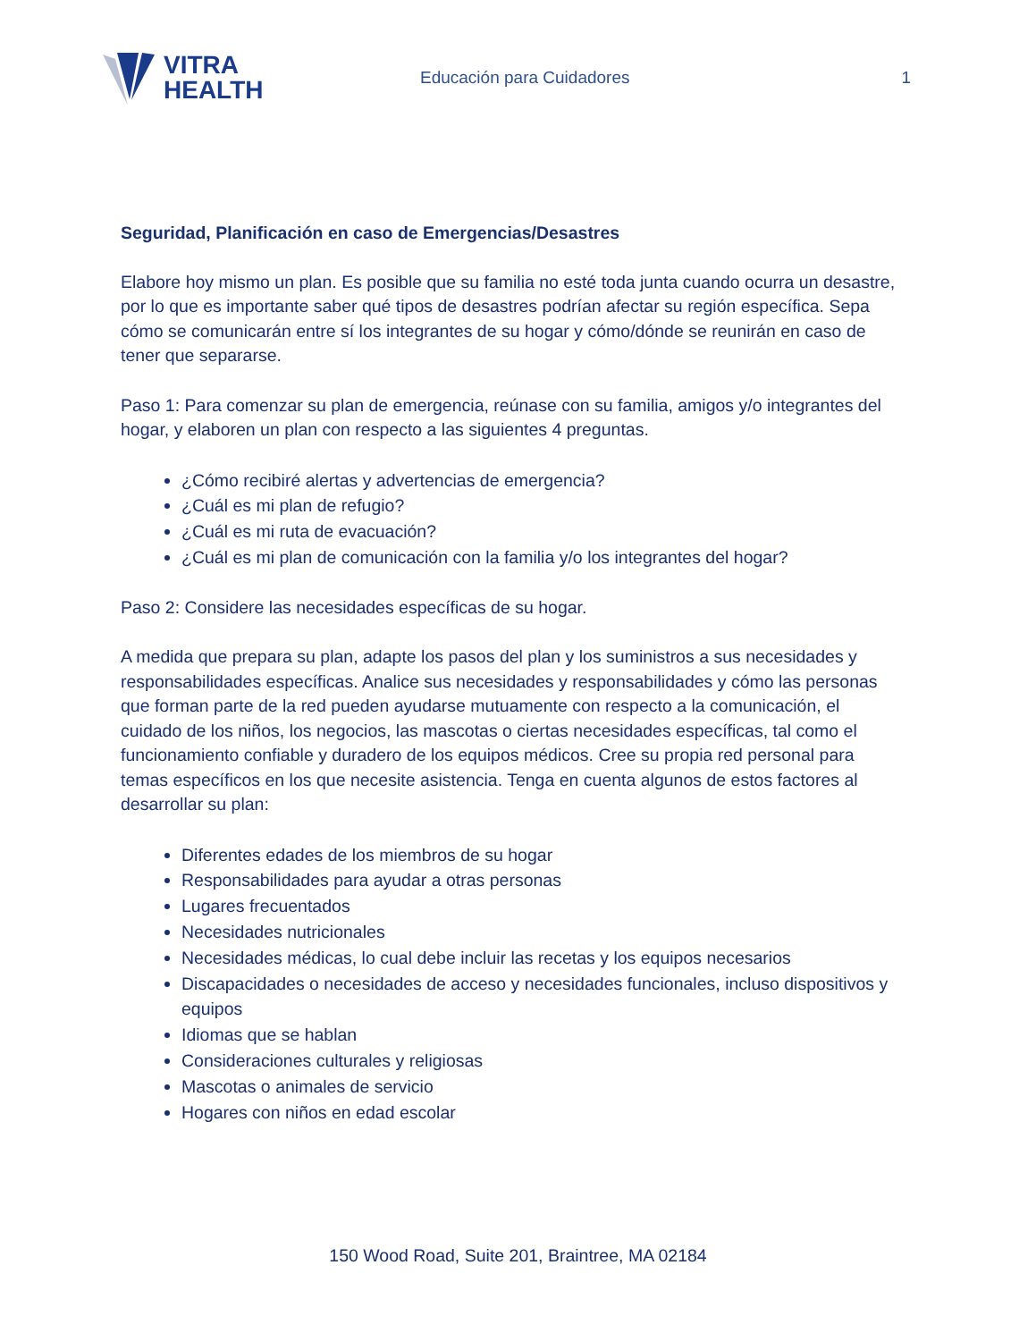VITRA
HEALTH
Educación para Cuidadores 1
Seguridad, Planificación en caso de Emergencias/Desastres
Elabore hoy mismo un plan. Es posible que su familia no esté toda junta cuando ocurra un desastre, por lo que es importante saber qué tipos de desastres podrían afectar su región específica. Sepa cómo se comunicarán entre sí los integrantes de su hogar y cómo/dónde se reunirán en caso de tener que separarse.
Paso 1: Para comenzar su plan de emergencia, reúnase con su familia, amigos y/o integrantes del hogar, y elaboren un plan con respecto a las siguientes 4 preguntas.
¿Cómo recibiré alertas y advertencias de emergencia?
¿Cuál es mi plan de refugio?
¿Cuál es mi ruta de evacuación?
¿Cuál es mi plan de comunicación con la familia y/o los integrantes del hogar?
Paso 2: Considere las necesidades específicas de su hogar.
A medida que prepara su plan, adapte los pasos del plan y los suministros a sus necesidades y responsabilidades específicas. Analice sus necesidades y responsabilidades y cómo las personas que forman parte de la red pueden ayudarse mutuamente con respecto a la comunicación, el cuidado de los niños, los negocios, las mascotas o ciertas necesidades específicas, tal como el funcionamiento confiable y duradero de los equipos médicos. Cree su propia red personal para temas específicos en los que necesite asistencia. Tenga en cuenta algunos de estos factores al desarrollar su plan:
Diferentes edades de los miembros de su hogar
Responsabilidades para ayudar a otras personas
Lugares frecuentados
Necesidades nutricionales
Necesidades médicas, lo cual debe incluir las recetas y los equipos necesarios
Discapacidades o necesidades de acceso y necesidades funcionales, incluso dispositivos y equipos
Idiomas que se hablan
Consideraciones culturales y religiosas
Mascotas o animales de servicio
Hogares con niños en edad escolar
150 Wood Road, Suite 201, Braintree, MA 02184